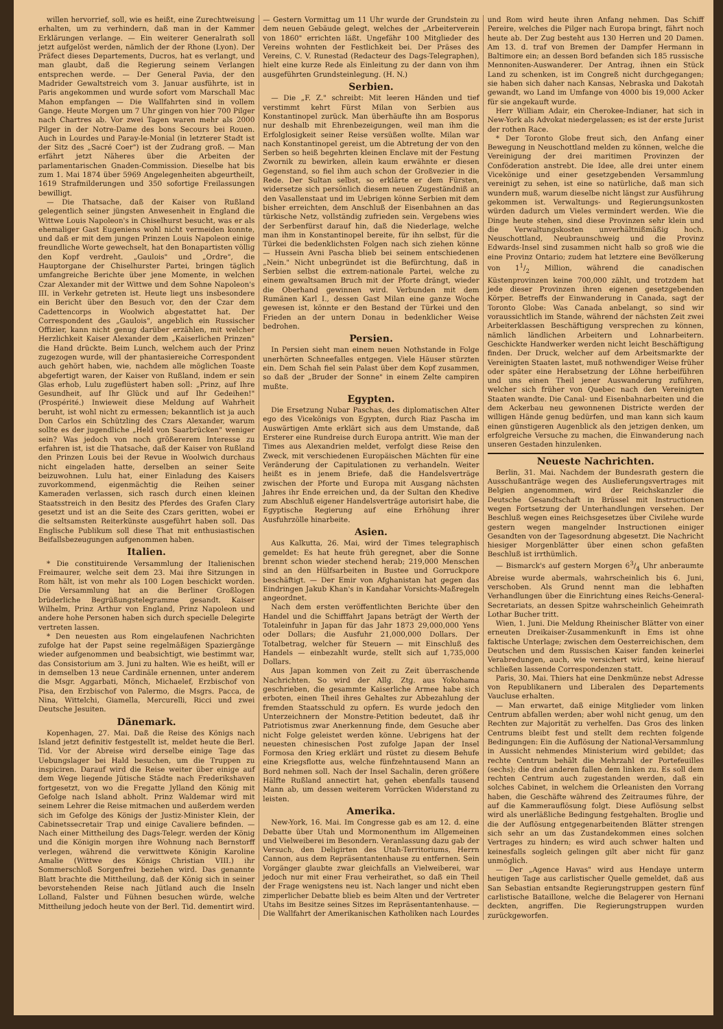willen hervorrief, soll, wie es heißt, eine Zurechtweisung erhalten, um zu verhindern, daß man in der Kammer Erklärungen verlange. — Ein weiterer Generalrath soll jetzt aufgelöst werden, nämlich der der Rhone (Lyon). Der Präfect dieses Departements, Ducros, hat es verlangt, und man glaubt, daß die Regierung seinem Verlangen entsprechen werde. — Der General Pavia, der den Madrider Gewaltstreich vom 3. Januar ausführte, ist in Paris angekommen und wurde sofort vom Marschall Mac Mahon empfangen — Die Wallfahrten sind in vollem Gange. Heute Morgen um 7 Uhr gingen von hier 700 Pilger nach Chartres ab. Vor zwei Tagen waren mehr als 2000 Pilger in der Notre-Dame des bons Secours bei Rouen. Auch in Lourdes und Paray-le-Monial (in letzterer Stadt ist der Sitz des „Sacré Coer") ist der Zudrang groß. — Man erfährt jetzt Näheres über die Arbeiten der parlamentarischen Gnaden-Commission. Dieselbe hat bis zum 1. Mai 1874 über 5969 Angelegenheiten abgeurtheilt, 1619 Strafmilderungen und 350 sofortige Freilassungen bewilligt.
— Die Thatsache, daß der Kaiser von Rußland gelegentlich seiner jüngsten Anwesenheit in England die Wittwe Louis Napoleon's in Chiselhurst besucht, was er als ehemaliger Gast Eugeniens wohl nicht vermeiden konnte, und daß er mit dem jungen Prinzen Louis Napoleon einige freundliche Worte gewechselt, hat den Bonapartisten völlig den Kopf verdreht. „Gaulois" und „Ordre", die Hauptorgane der Chiselhurster Partei, bringen täglich umfangreiche Berichte über jene Momente, in welchen Czar Alexander mit der Wittwe und dem Sohne Napoleon's III. in Verkehr getreten ist. Heute liegt uns insbesondere ein Bericht über den Besuch vor, den der Czar dem Cadettencorps in Woolwich abgestattet hat. Der Correspondent des „Gaulois", angeblich ein Russischer Offizier, kann nicht genug darüber erzählen, mit welcher Herzlichkeit Kaiser Alexander dem „Kaiserlichen Prinzen" die Hand drückte. Beim Lunch, welchem auch der Prinz zugezogen wurde, will der phantasiereiche Correspondent auch gehört haben, wie, nachdem alle möglichen Toaste abgefertigt waren, der Kaiser von Rußland, indem er sein Glas erhob, Lulu zugeflüstert haben soll: „Prinz, auf Ihre Gesundheit, auf Ihr Glück und auf Ihr Gedeihen!" (Prospérité.) Inwieweit diese Meldung auf Wahrheit beruht, ist wohl nicht zu ermessen; bekanntlich ist ja auch Don Carlos ein Schützling des Czars Alexander, warum sollte es der jugendliche „Held von Saarbrücken" weniger sein? Was jedoch von noch größererem Interesse zu erfahren ist, ist die Thatsache, daß der Kaiser von Rußland den Prinzen Louis bei der Revue in Woolwich durchaus nicht eingeladen hatte, derselben an seiner Seite beizuwohnen. Lulu hat, einer Einladung des Kaisers zuvorkommend, eigenmächtig die Reihen seiner Kameraden verlassen, sich rasch durch einen kleinen Staatsstreich in den Besitz des Pferdes des Grafen Clary gesetzt und ist an die Seite des Czars geritten, wobei er die seltsamsten Reiterkünste ausgeführt haben soll. Das Englische Publikum soll diese That mit enthusiastischen Beifallsbezeugungen aufgenommen haben.
Italien.
* Die constituirende Versammlung der Italienischen Freimaurer, welche seit dem 23. Mai ihre Sitzungen in Rom hält, ist von mehr als 100 Logen beschickt worden. Die Versammlung hat an die Berliner Großlogen brüderliche Begrüßungstelegramme gesandt. Kaiser Wilhelm, Prinz Arthur von England, Prinz Napoleon und andere hohe Personen haben sich durch specielle Delegirte vertreten lassen.
* Den neuesten aus Rom eingelaufenen Nachrichten zufolge hat der Papst seine regelmäßigen Spaziergänge wieder aufgenommen und beabsichtigt, wie bestimmt war, das Consistorium am 3. Juni zu halten. Wie es heißt, will er in demselben 13 neue Cardinäle ernennen, unter anderem die Msgr. Aggarbati, Mönch, Michaelef, Erzbischof von Pisa, den Erzbischof von Palermo, die Msgrs. Pacca, de Nina, Wittelchi, Giamella, Mercurelli, Ricci und zwei Deutsche Jesuiten.
Dänemark.
Kopenhagen, 27. Mai. Daß die Reise des Königs nach Island jetzt definitiv festgestellt ist, meldet heute die Berl. Tid. Vor der Abreise wird derselbe einige Tage das Uebungslager bei Hald besuchen, um die Truppen zu inspiciren. Darauf wird die Reise weiter über einige auf dem Wege liegende Jütische Städte nach Frederikshaven fortgesetzt, von wo die Fregatte Jylland den König mit Gefolge nach Island abholt. Prinz Waldemar wird mit seinem Lehrer die Reise mitmachen und außerdem werden sich im Gefolge des Königs der Justiz-Minister Klein, der Cabinetssecretair Trap und einige Cavaliere befinden. — Nach einer Mittheilung des Dags-Telegr. werden der König und die Königin morgen ihre Wohnung nach Bernstorff verlegen, während die verwittwete Königin Karoline Amalie (Wittwe des Königs Christian VIII.) ihr Sommerschloß Sorgenfrei beziehen wird. Das genannte Blatt brachte die Mittheilung, daß der König sich in seiner bevorstehenden Reise nach Jütland auch die Inseln Lolland, Falster und Fühnen besuchen würde, welche Mittheilung jedoch heute von der Berl. Tid. dementirt wird. — Gestern Vormittag um 11 Uhr wurde der Grundstein zu dem neuen Gebäude gelegt, welches der „Arbeiterverein von 1860" errichten läßt. Ungefähr 100 Mitglieder des Vereins wohnten der Festlichkeit bei. Der Präses des Vereins, C. V. Runestad (Redacteur des Dags-Telegraphen), hielt eine kurze Rede als Einleitung zu der dann von ihm ausgeführten Grundsteinlegung. (H. N.)
Serbien.
— Die „F. Z." schreibt: Mit leeren Händen und tief verstimmt kehrt Fürst Milan von Serbien aus Konstantinopel zurück. Man überhäufte ihn am Bosporus nur deshalb mit Ehrenbezeigungen, weil man ihm die Erfolglosigkeit seiner Reise versüßen wollte. Milan war nach Konstantinopel gereist, um die Abtretung der von den Serben so heiß begehrten kleinen Enclave mit der Festung Zwornik zu bewirken, allein kaum erwähnte er diesen Gegenstand, so fiel ihm auch schon der Großvezier in die Rede. Der Sultan selbst, so erklärte er dem Fürsten, widersetze sich persönlich diesem neuen Zugeständniß an den Vasallenstaat und im Uebrigen könne Serbien mit dem bisher erreichten, dem Anschluß der Eisenbahnen an das türkische Netz, vollständig zufrieden sein. Vergebens wies der Serbenfürst darauf hin, daß die Niederlage, welche man ihm in Konstantinopel bereite, für ihn selbst, für die Türkei die bedenklichsten Folgen nach sich ziehen könne — Hussein Avni Pascha blieb bei seinem entschiedenen „Nein." Nicht unbegründet ist die Befürchtung, daß in Serbien selbst die extrem-nationale Partei, welche zu einem gewaltsamen Bruch mit der Pforte drängt, wieder die Oberhand gewinnen wird. Verbunden mit dem Rumänen Karl I., dessen Gast Milan eine ganze Woche gewesen ist, könnte er den Bestand der Türkei und den Frieden an der untern Donau in bedenklicher Weise bedrohen.
Persien.
In Persien sieht man einem neuen Nothstande in Folge unerhörten Schneefalles entgegen. Viele Häuser stürzten ein. Dem Schah fiel sein Palast über dem Kopf zusammen, so daß der „Bruder der Sonne" in einem Zelte campiren mußte.
Egypten.
Die Ersetzung Nubar Paschas, des diplomatischen Alter ego des Vicekönigs von Egypten, durch Riaz Pascha im Auswärtigen Amte erklärt sich aus dem Umstande, daß Ersterer eine Rundreise durch Europa antritt. Wie man der Times aus Alexandrien meldet, verfolgt diese Reise den Zweck, mit verschiedenen Europäischen Mächten für eine Veränderung der Capitulationen zu verhandeln. Weiter heißt es in jenem Briefe, daß die Handelsverträge zwischen der Pforte und Europa mit Ausgang nächsten Jahres ihr Ende erreichen und, da der Sultan den Khedive zum Abschluß eigener Handelsverträge autorisirt habe, die Egyptische Regierung auf eine Erhöhung ihrer Ausfuhrzölle hinarbeite.
Asien.
Aus Kalkutta, 26. Mai, wird der Times telegraphisch gemeldet: Es hat heute früh geregnet, aber die Sonne brennt schon wieder stechend herab; 219,000 Menschen sind an den Hülfsarbeiten in Bustee und Gorruckpore beschäftigt. — Der Emir von Afghanistan hat gegen das Eindringen Jakub Khan's in Kandahar Vorsichts-Maßregeln angeordnet.
Nach dem ersten veröffentlichten Berichte über den Handel und die Schifffahrt Japans beträgt der Werth der Totaleinfuhr in Japan für das Jahr 1873 29,000,000 Yens oder Dollars; die Ausfuhr 21,000,000 Dollars. Der Totalbetrag, welcher für Steuern — mit Einschluß des Handels — einbezahlt wurde, stellt sich auf 1,735,000 Dollars.
Aus Japan kommen von Zeit zu Zeit überraschende Nachrichten. So wird der Allg. Ztg. aus Yokohama geschrieben, die gesammte Kaiserliche Armee habe sich erboten, einen Theil ihres Gehaltes zur Abbezahlung der fremden Staatsschuld zu opfern. Es wurde jedoch den Unterzeichnern der Monstre-Petition bedeutet, daß ihr Patriotismus zwar Anerkennung finde, dem Gesuche aber nicht Folge geleistet werden könne. Uebrigens hat der neuesten chinesischen Post zufolge Japan der Insel Formosa den Krieg erklärt und rüstet zu diesem Behufe eine Kriegsflotte aus, welche fünfzehntausend Mann an Bord nehmen soll. Nach der Insel Sachalin, deren größere Hälfte Rußland annectirt hat, gehen ebenfalls tausend Mann ab, um dessen weiterem Vorrücken Widerstand zu leisten.
Amerika.
New-York, 16. Mai. Im Congresse gab es am 12. d. eine Debatte über Utah und Mormonenthum im Allgemeinen und Vielweiberei im Besondern. Veranlassung dazu gab der Versuch, den Deligirten des Utah-Territoriums, Herrn Cannon, aus dem Repräsentantenhause zu entfernen. Sein Vorgänger glaubte zwar gleichfalls an Vielweiberei, war jedoch nur mit einer Frau verheirathet, so daß ein Theil der Frage wenigstens neu ist. Nach langer und nicht eben zimperlicher Debatte blieb es beim Alten und der Vertreter Utahs im Besitze seines Sitzes im Repräsentantenhause. — Die Wallfahrt der Amerikanischen Katholiken nach Lourdes und Rom wird heute ihren Anfang nehmen. Das Schiff Pereire, welches die Pilger nach Europa bringt, fährt noch heute ab. Der Zug besteht aus 130 Herren und 20 Damen. Am 13. d. traf von Bremen der Dampfer Hermann in Baltimore ein; an dessen Bord befanden sich 185 russische Mennoniten-Auswanderer. Der Antrag, ihnen ein Stück Land zu schenken, ist im Congreß nicht durchgegangen; sie haben sich daher nach Kansas, Nebraska und Dakotah gewandt, wo Land im Umfange von 4000 bis 19,000 Acker für sie angekauft wurde.
Herr William Adair, ein Cherokee-Indianer, hat sich in New-York als Advokat niedergelassen; es ist der erste Jurist der rothen Race.
* Der Toronto Globe freut sich, den Anfang einer Bewegung in Neuschottland melden zu können, welche die Vereinigung der drei maritimen Provinzen der Conföderation anstrebt. Die Idee, alle drei unter einem Vicekönige und einer gesetzgebenden Versammlung vereinigt zu sehen, ist eine so natürliche, daß man sich wundern muß, warum dieselbe nicht längst zur Ausführung gekommen ist. Verwaltungs- und Regierungsunkosten würden dadurch um Vieles vermindert werden. Wie die Dinge heute stehen, sind diese Provinzen sehr klein und die Verwaltungskosten unverhältnißmäßig hoch. Neuschottland, Neubraunschweig und die Provinz Edwards-Insel sind zusammen nicht halb so groß wie die eine Provinz Ontario; zudem hat letztere eine Bevölkerung von 11/2 Million, während die canadischen Küstenprovinzen keine 700,000 zählt, und trotzdem hat jede dieser Provinzen ihren eigenen gesetzgebenden Körper. Betreffs der Einwanderung in Canada, sagt der Toronto Globe: Was Canada anbelangt, so sind wir voraussichtlich im Stande, während der nächsten Zeit zwei Arbeiterklassen Beschäftigung versprechen zu können, nämlich ländlichen Arbeitern und Lohnarbeitern. Geschickte Handwerker werden nicht leicht Beschäftigung finden. Der Druck, welcher auf dem Arbeitsmarkte der Vereinigten Staaten lastet, muß nothwendiger Weise früher oder später eine Herabsetzung der Löhne herbeiführen und uns einen Theil jener Auswanderung zuführen, welcher sich früher von Quebec nach den Vereinigten Staaten wandte. Die Canal- und Eisenbahnarbeiten und die dem Ackerbau neu gewonnenen Districte werden der willigen Hände genug bedürfen, und man kann sich kaum einen günstigeren Augenblick als den jetzigen denken, um erfolgreiche Versuche zu machen, die Einwanderung nach unseren Gestaden hinzulenken.
Neueste Nachrichten.
Berlin, 31. Mai. Nachdem der Bundesrath gestern die Ausschußanträge wegen des Auslieferungsvertrages mit Belgien angenommen, wird der Reichskanzler die Deutsche Gesandtschaft in Brüssel mit Instructionen wegen Fortsetzung der Unterhandlungen versehen. Der Beschluß wegen eines Reichsgesetzes über Civilehe wurde gestern wegen mangelnder Instructionen einiger Gesandten von der Tagesordnung abgesetzt. Die Nachricht hiesiger Morgenblätter über einen schon gefaßten Beschluß ist irrthümlich.
— Bismarck's auf gestern Morgen 63/4 Uhr anberaumte Abreise wurde abermals, wahrscheinlich bis 6. Juni, verschoben. Als Grund nennt man die lebhaften Verhandlungen über die Einrichtung eines Reichs-General-Secretariats, an dessen Spitze wahrscheinlich Geheimrath Lothar Bucher tritt.
Wien, 1. Juni. Die Meldung Rheinischer Blätter von einer erneuten Dreikaiser-Zusammenkunft in Ems ist ohne faktische Unterlage; zwischen dem Oesterreichischen, dem Deutschen und dem Russischen Kaiser fanden keinerlei Verabredungen, auch, wie versichert wird, keine hierauf schließen lassende Correspondenzen statt.
Paris, 30. Mai. Thiers hat eine Denkmünze nebst Adresse von Republikanern und Liberalen des Departements Vaucluse erhalten.
— Man erwartet, daß einige Mitglieder vom linken Centrum abfallen werden; aber wohl nicht genug, um den Rechten zur Majorität zu verhelfen. Das Gros des linken Centrums bleibt fest und stellt dem rechten folgende Bedingungen: Ein die Auflösung der National-Versammlung in Aussicht nehmendes Ministerium wird gebildet; das rechte Centrum behält die Mehrzahl der Portefeuilles (sechs); die drei anderen fallen dem linken zu. Es soll dem rechten Centrum auch zugestanden werden, daß ein solches Cabinet, in welchem die Orleanisten den Vorrang haben, die Geschäfte während des Zeitraumes führe, der auf die Kammerauflösung folgt. Diese Auflösung selbst wird als unerläßliche Bedingung festgehalten. Broglie und die der Auflösung entgegenarbeitenden Blätter strengen sich sehr an um das Zustandekommen eines solchen Vertrages zu hindern; es wird auch schwer halten und keinesfalls sogleich gelingen gilt aber nicht für ganz unmöglich.
— Der „Agence Havas" wird aus Hendaye unterm heutigen Tage aus carlistischer Quelle gemeldet, daß aus San Sebastian entsandte Regierungstruppen gestern fünf carlistische Bataillone, welche die Belagerer von Hernani deckten, angriffen. Die Regierungstruppen wurden zurückgeworfen.